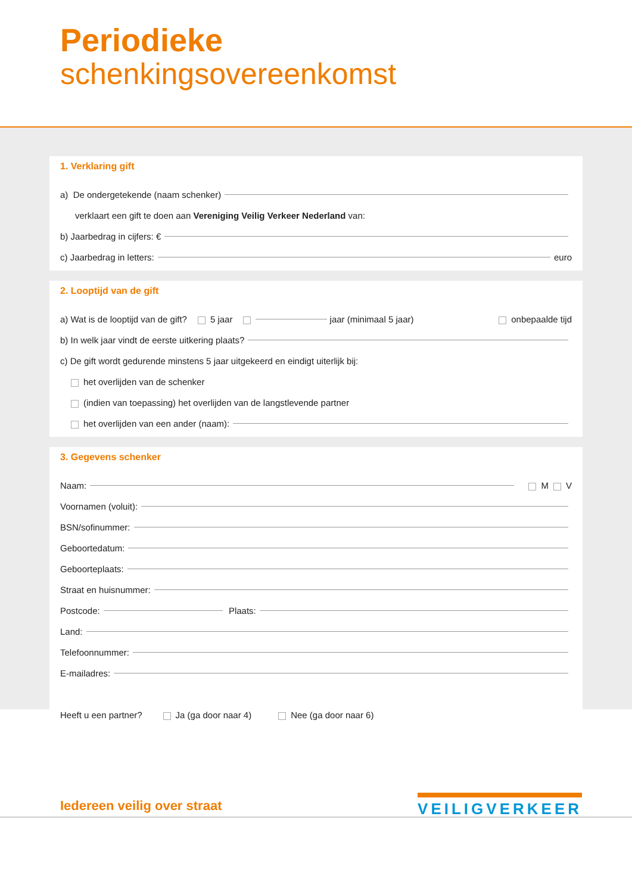Periodieke
schenkingsovereenkomst
1. Verklaring gift
a) De ondergetekende (naam schenker)
verklaart een gift te doen aan Vereniging Veilig Verkeer Nederland van:
b) Jaarbedrag in cijfers: €
c) Jaarbedrag in letters: euro
2. Looptijd van de gift
a) Wat is de looptijd van de gift? 5 jaar jaar (minimaal 5 jaar) onbepaalde tijd
b) In welk jaar vindt de eerste uitkering plaats?
c) De gift wordt gedurende minstens 5 jaar uitgekeerd en eindigt uiterlijk bij:
het overlijden van de schenker
(indien van toepassing) het overlijden van de langstlevende partner
het overlijden van een ander (naam):
3. Gegevens schenker
Naam: M V
Voornamen (voluit):
BSN/sofinummer:
Geboortedatum:
Geboorteplaats:
Straat en huisnummer:
Postcode: Plaats:
Land:
Telefoonnummer:
E-mailadres:
Heeft u een partner? Ja (ga door naar 4) Nee (ga door naar 6)
Iedereen veilig over straat
VEILIGVERKEER